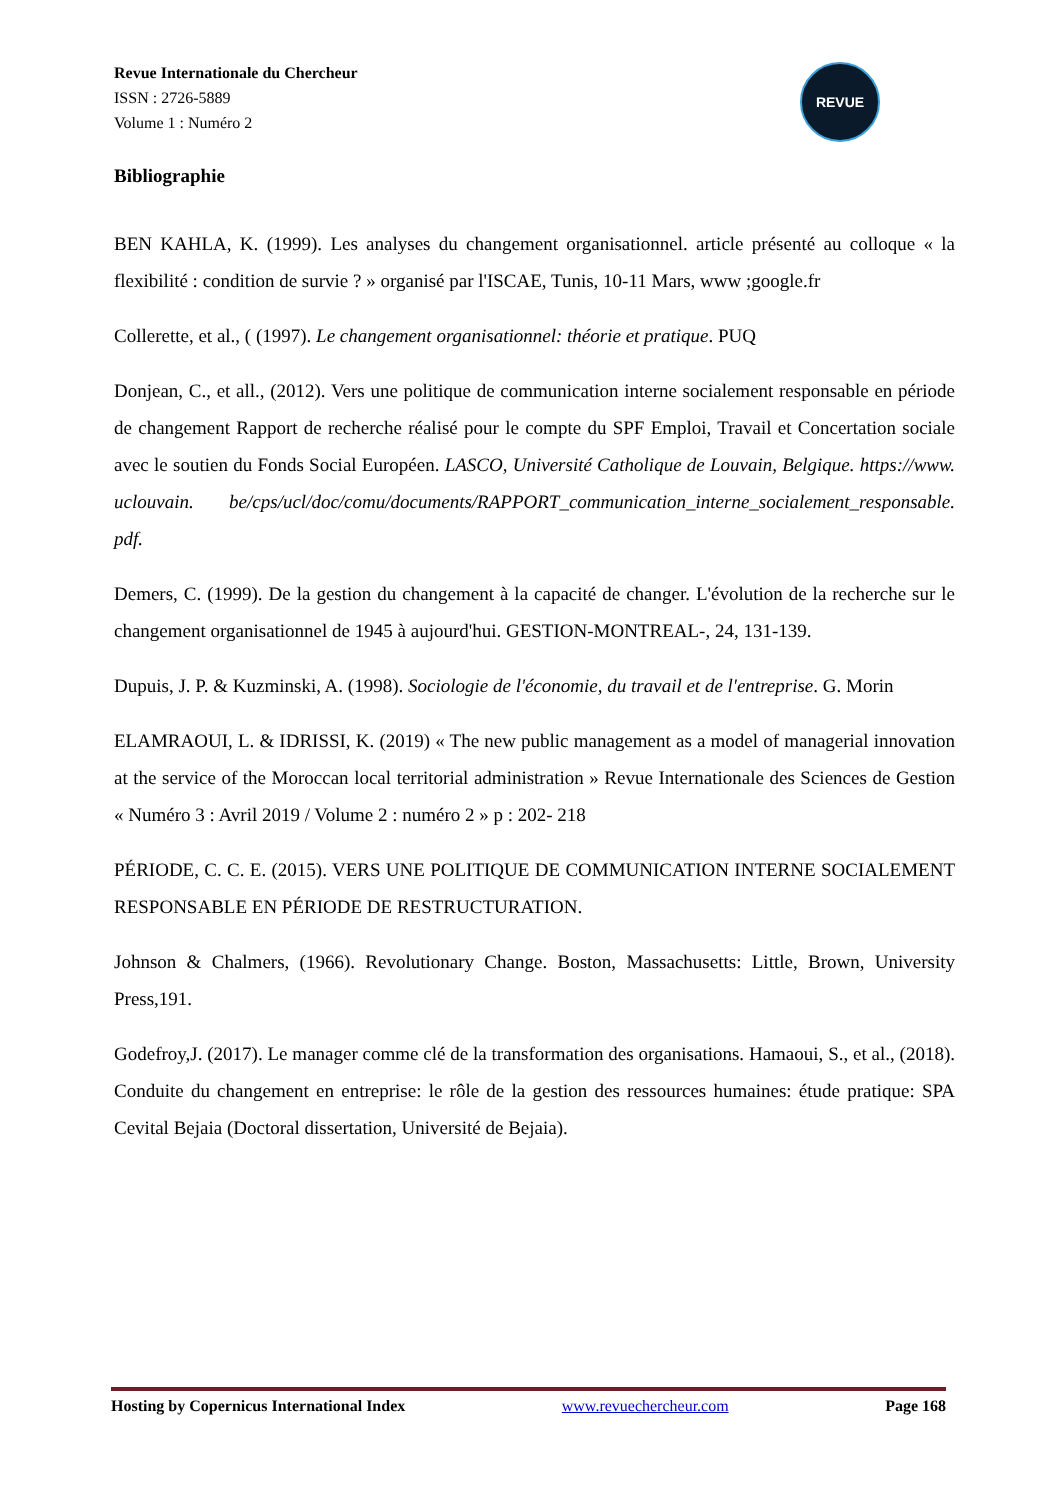Revue Internationale du Chercheur
ISSN : 2726-5889
Volume 1 : Numéro 2
REVUE
Bibliographie
BEN KAHLA, K. (1999). Les analyses du changement organisationnel. article présenté au colloque « la flexibilité : condition de survie ? » organisé par l'ISCAE, Tunis, 10-11 Mars, www ;google.fr
Collerette, et al., ( (1997). Le changement organisationnel: théorie et pratique. PUQ
Donjean, C., et all., (2012). Vers une politique de communication interne socialement responsable en période de changement Rapport de recherche réalisé pour le compte du SPF Emploi, Travail et Concertation sociale avec le soutien du Fonds Social Européen. LASCO, Université Catholique de Louvain, Belgique. https://www. uclouvain. be/cps/ucl/doc/comu/documents/RAPPORT_communication_interne_socialement_responsable. pdf.
Demers, C. (1999). De la gestion du changement à la capacité de changer. L'évolution de la recherche sur le changement organisationnel de 1945 à aujourd'hui. GESTION-MONTREAL-, 24, 131-139.
Dupuis, J. P. & Kuzminski, A. (1998). Sociologie de l'économie, du travail et de l'entreprise. G. Morin
ELAMRAOUI, L. & IDRISSI, K. (2019) « The new public management as a model of managerial innovation at the service of the Moroccan local territorial administration » Revue Internationale des Sciences de Gestion « Numéro 3 : Avril 2019 / Volume 2 : numéro 2 » p : 202- 218
PÉRIODE, C. C. E. (2015). VERS UNE POLITIQUE DE COMMUNICATION INTERNE SOCIALEMENT RESPONSABLE EN PÉRIODE DE RESTRUCTURATION.
Johnson & Chalmers, (1966). Revolutionary Change. Boston, Massachusetts: Little, Brown, University Press,191.
Godefroy,J. (2017). Le manager comme clé de la transformation des organisations. Hamaoui, S., et al., (2018). Conduite du changement en entreprise: le rôle de la gestion des ressources humaines: étude pratique: SPA Cevital Bejaia (Doctoral dissertation, Université de Bejaia).
Hosting by Copernicus International Index www.revuechercheur.com Page 168